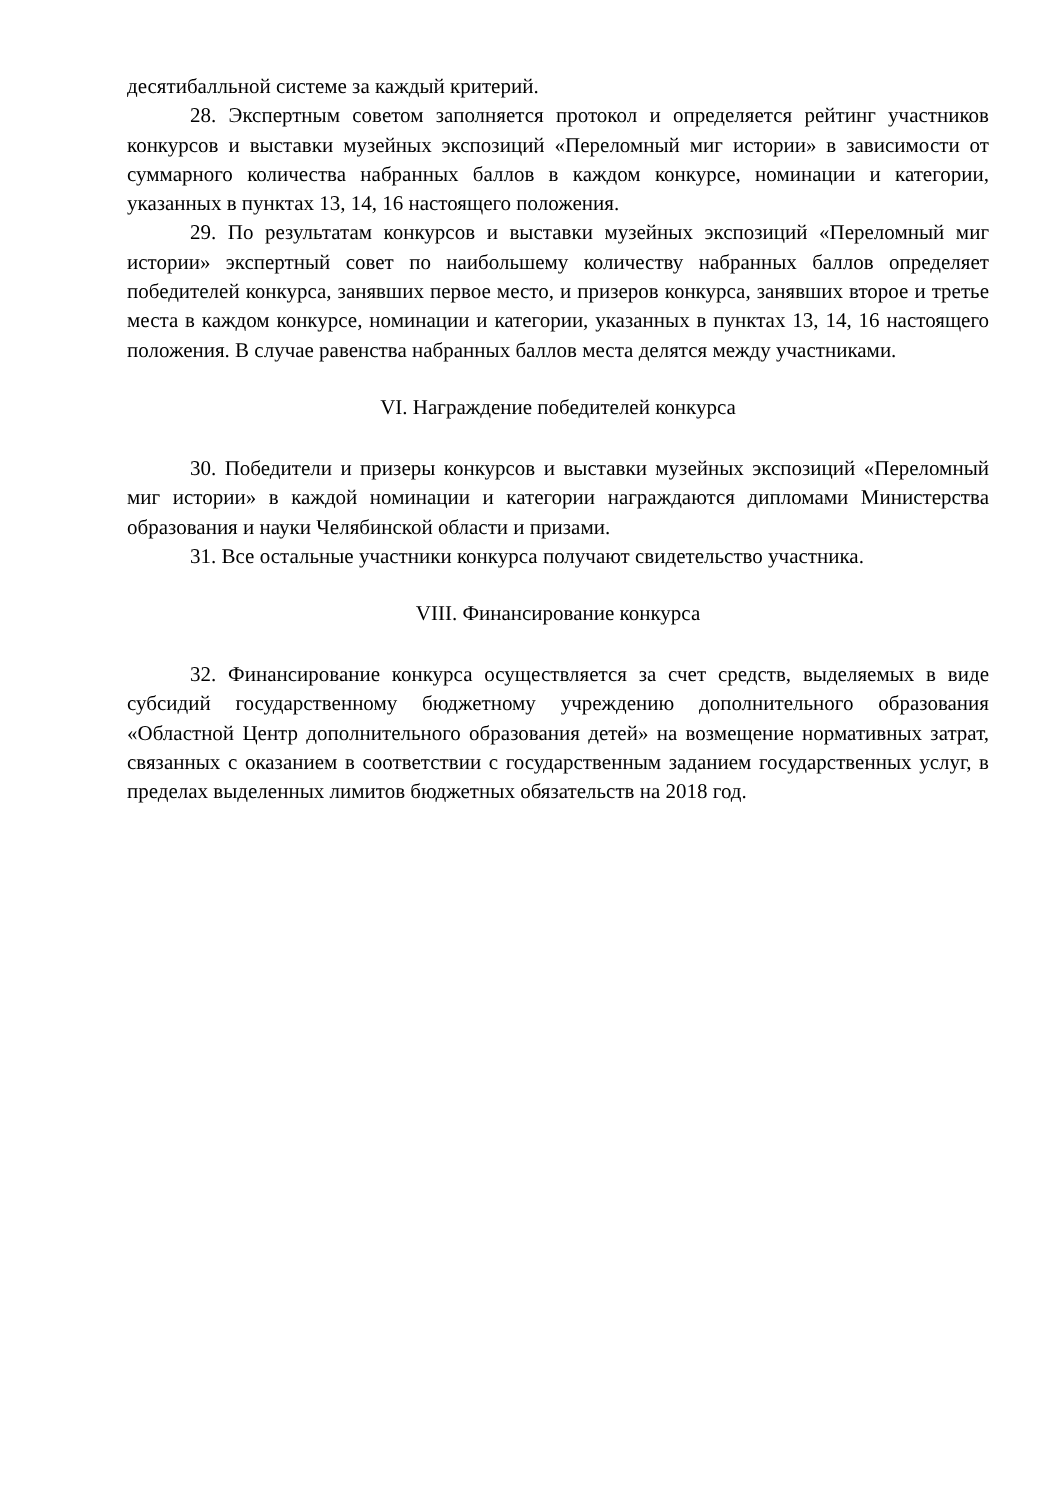десятибалльной системе за каждый критерий.
28. Экспертным советом заполняется протокол и определяется рейтинг участников конкурсов и выставки музейных экспозиций «Переломный миг истории» в зависимости от суммарного количества набранных баллов в каждом конкурсе, номинации и категории, указанных в пунктах 13, 14, 16 настоящего положения.
29. По результатам конкурсов и выставки музейных экспозиций «Переломный миг истории» экспертный совет по наибольшему количеству набранных баллов определяет победителей конкурса, занявших первое место, и призеров конкурса, занявших второе и третье места в каждом конкурсе, номинации и категории, указанных в пунктах 13, 14, 16 настоящего положения. В случае равенства набранных баллов места делятся между участниками.
VI. Награждение победителей конкурса
30. Победители и призеры конкурсов и выставки музейных экспозиций «Переломный миг истории» в каждой номинации и категории награждаются дипломами Министерства образования и науки Челябинской области и призами.
31. Все остальные участники конкурса получают свидетельство участника.
VIII. Финансирование конкурса
32. Финансирование конкурса осуществляется за счет средств, выделяемых в виде субсидий государственному бюджетному учреждению дополнительного образования «Областной Центр дополнительного образования детей» на возмещение нормативных затрат, связанных с оказанием в соответствии с государственным заданием государственных услуг, в пределах выделенных лимитов бюджетных обязательств на 2018 год.